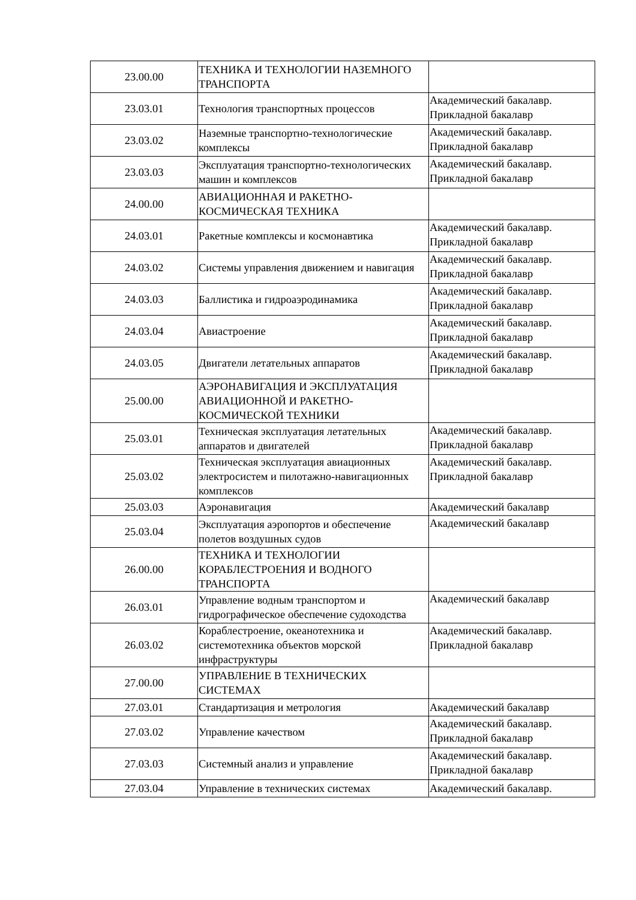| 23.00.00 | ТЕХНИКА И ТЕХНОЛОГИИ НАЗЕМНОГО ТРАНСПОРТА | |
| 23.03.01 | Технология транспортных процессов | Академический бакалавр. Прикладной бакалавр |
| 23.03.02 | Наземные транспортно-технологические комплексы | Академический бакалавр. Прикладной бакалавр |
| 23.03.03 | Эксплуатация транспортно-технологических машин и комплексов | Академический бакалавр. Прикладной бакалавр |
| 24.00.00 | АВИАЦИОННАЯ И РАКЕТНО-КОСМИЧЕСКАЯ ТЕХНИКА | |
| 24.03.01 | Ракетные комплексы и космонавтика | Академический бакалавр. Прикладной бакалавр |
| 24.03.02 | Системы управления движением и навигация | Академический бакалавр. Прикладной бакалавр |
| 24.03.03 | Баллистика и гидроаэродинамика | Академический бакалавр. Прикладной бакалавр |
| 24.03.04 | Авиастроение | Академический бакалавр. Прикладной бакалавр |
| 24.03.05 | Двигатели летательных аппаратов | Академический бакалавр. Прикладной бакалавр |
| 25.00.00 | АЭРОНАВИГАЦИЯ И ЭКСПЛУАТАЦИЯ АВИАЦИОННОЙ И РАКЕТНО-КОСМИЧЕСКОЙ ТЕХНИКИ | |
| 25.03.01 | Техническая эксплуатация летательных аппаратов и двигателей | Академический бакалавр. Прикладной бакалавр |
| 25.03.02 | Техническая эксплуатация авиационных электросистем и пилотажно-навигационных комплексов | Академический бакалавр. Прикладной бакалавр |
| 25.03.03 | Аэронавигация | Академический бакалавр |
| 25.03.04 | Эксплуатация аэропортов и обеспечение полетов воздушных судов | Академический бакалавр |
| 26.00.00 | ТЕХНИКА И ТЕХНОЛОГИИ КОРАБЛЕСТРОЕНИЯ И ВОДНОГО ТРАНСПОРТА | |
| 26.03.01 | Управление водным транспортом и гидрографическое обеспечение судоходства | Академический бакалавр |
| 26.03.02 | Кораблестроение, океанотехника и системотехника объектов морской инфраструктуры | Академический бакалавр. Прикладной бакалавр |
| 27.00.00 | УПРАВЛЕНИЕ В ТЕХНИЧЕСКИХ СИСТЕМАХ | |
| 27.03.01 | Стандартизация и метрология | Академический бакалавр |
| 27.03.02 | Управление качеством | Академический бакалавр. Прикладной бакалавр |
| 27.03.03 | Системный анализ и управление | Академический бакалавр. Прикладной бакалавр |
| 27.03.04 | Управление в технических системах | Академический бакалавр. |